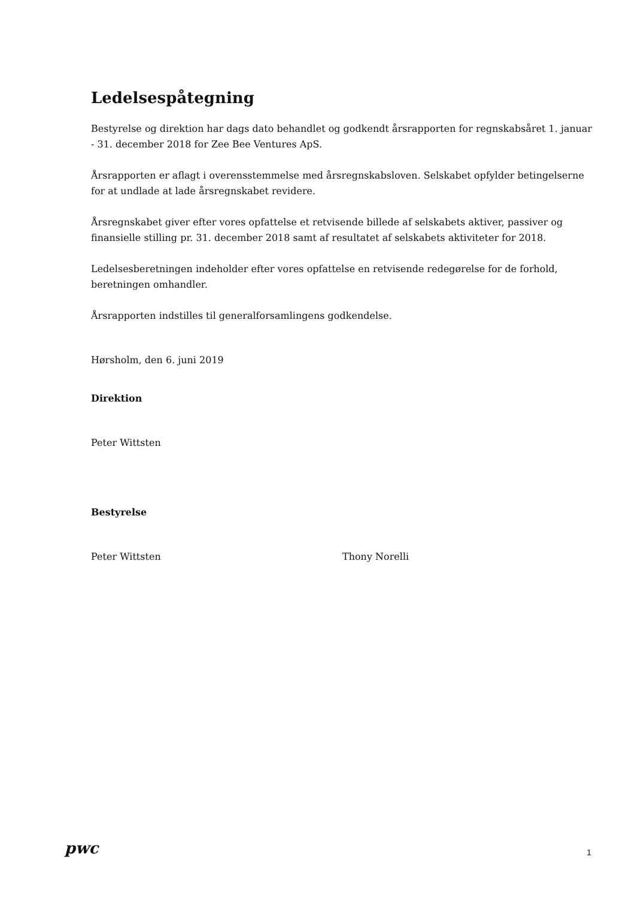Ledelsespåtegning
Bestyrelse og direktion har dags dato behandlet og godkendt årsrapporten for regnskabsåret 1. januar - 31. december 2018 for Zee Bee Ventures ApS.
Årsrapporten er aflagt i overensstemmelse med årsregnskabsloven. Selskabet opfylder betingelserne for at undlade at lade årsregnskabet revidere.
Årsregnskabet giver efter vores opfattelse et retvisende billede af selskabets aktiver, passiver og finansielle stilling pr. 31. december 2018 samt af resultatet af selskabets aktiviteter for 2018.
Ledelsesberetningen indeholder efter vores opfattelse en retvisende redegørelse for de forhold, beretningen omhandler.
Årsrapporten indstilles til generalforsamlingens godkendelse.
Hørsholm, den 6. juni 2019
Direktion
Peter Wittsten
Bestyrelse
Peter Wittsten Thony Norelli
pwc 1